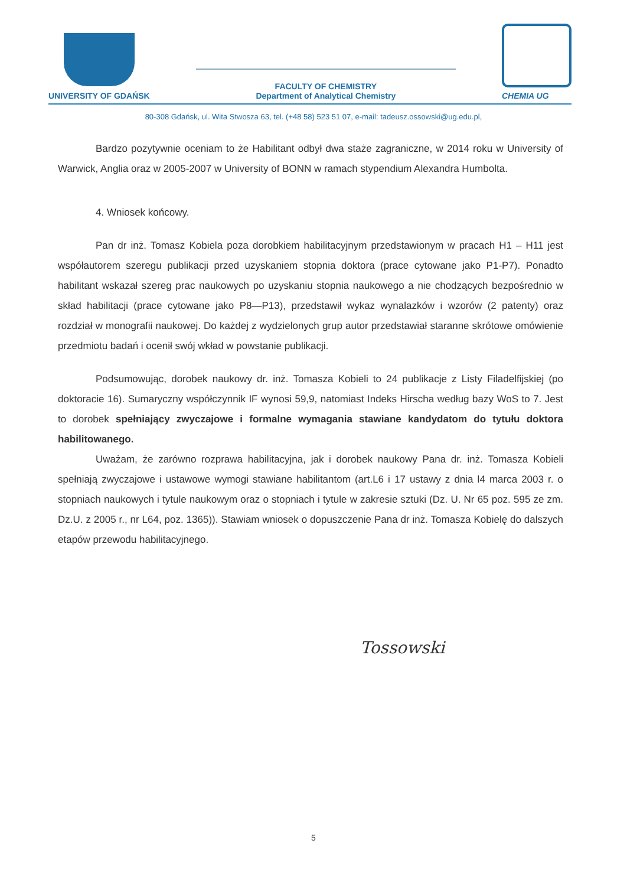UNIVERSITY OF GDAŃSK
FACULTY OF CHEMISTRY
Department of Analytical Chemistry
CHEMIA UG
80-308 Gdańsk, ul. Wita Stwosza 63, tel. (+48 58) 523 51 07, e-mail: tadeusz.ossowski@ug.edu.pl,
Bardzo pozytywnie oceniam to że Habilitant odbył dwa staże zagraniczne, w 2014 roku w University of Warwick, Anglia oraz w 2005-2007 w University of BONN w ramach stypendium Alexandra Humbolta.
4. Wniosek końcowy.
Pan dr inż. Tomasz Kobiela poza dorobkiem habilitacyjnym przedstawionym w pracach H1 – H11 jest współautorem szeregu publikacji przed uzyskaniem stopnia doktora (prace cytowane jako P1-P7). Ponadto habilitant wskazał szereg prac naukowych po uzyskaniu stopnia naukowego a nie chodzących bezpośrednio w skład habilitacji (prace cytowane jako P8—P13), przedstawił wykaz wynalazków i wzorów (2 patenty) oraz rozdział w monografii naukowej. Do każdej z wydzielonych grup autor przedstawiał staranne skrótowe omówienie przedmiotu badań i ocenił swój wkład w powstanie publikacji.
Podsumowując, dorobek naukowy dr. inż. Tomasza Kobieli to 24 publikacje z Listy Filadelfijskiej (po doktoracie 16). Sumaryczny współczynnik IF wynosi 59,9, natomiast Indeks Hirscha według bazy WoS to 7. Jest to dorobek spełniający zwyczajowe i formalne wymagania stawiane kandydatom do tytułu doktora habilitowanego.
Uważam, że zarówno rozprawa habilitacyjna, jak i dorobek naukowy Pana dr. inż. Tomasza Kobieli spełniają zwyczajowe i ustawowe wymogi stawiane habilitantom (art.L6 i 17 ustawy z dnia l4 marca 2003 r. o stopniach naukowych i tytule naukowym oraz o stopniach i tytule w zakresie sztuki (Dz. U. Nr 65 poz. 595 ze zm. Dz.U. z 2005 r., nr L64, poz. 1365)). Stawiam wniosek o dopuszczenie Pana dr inż. Tomasza Kobielę do dalszych etapów przewodu habilitacyjnego.
Tossowski
5